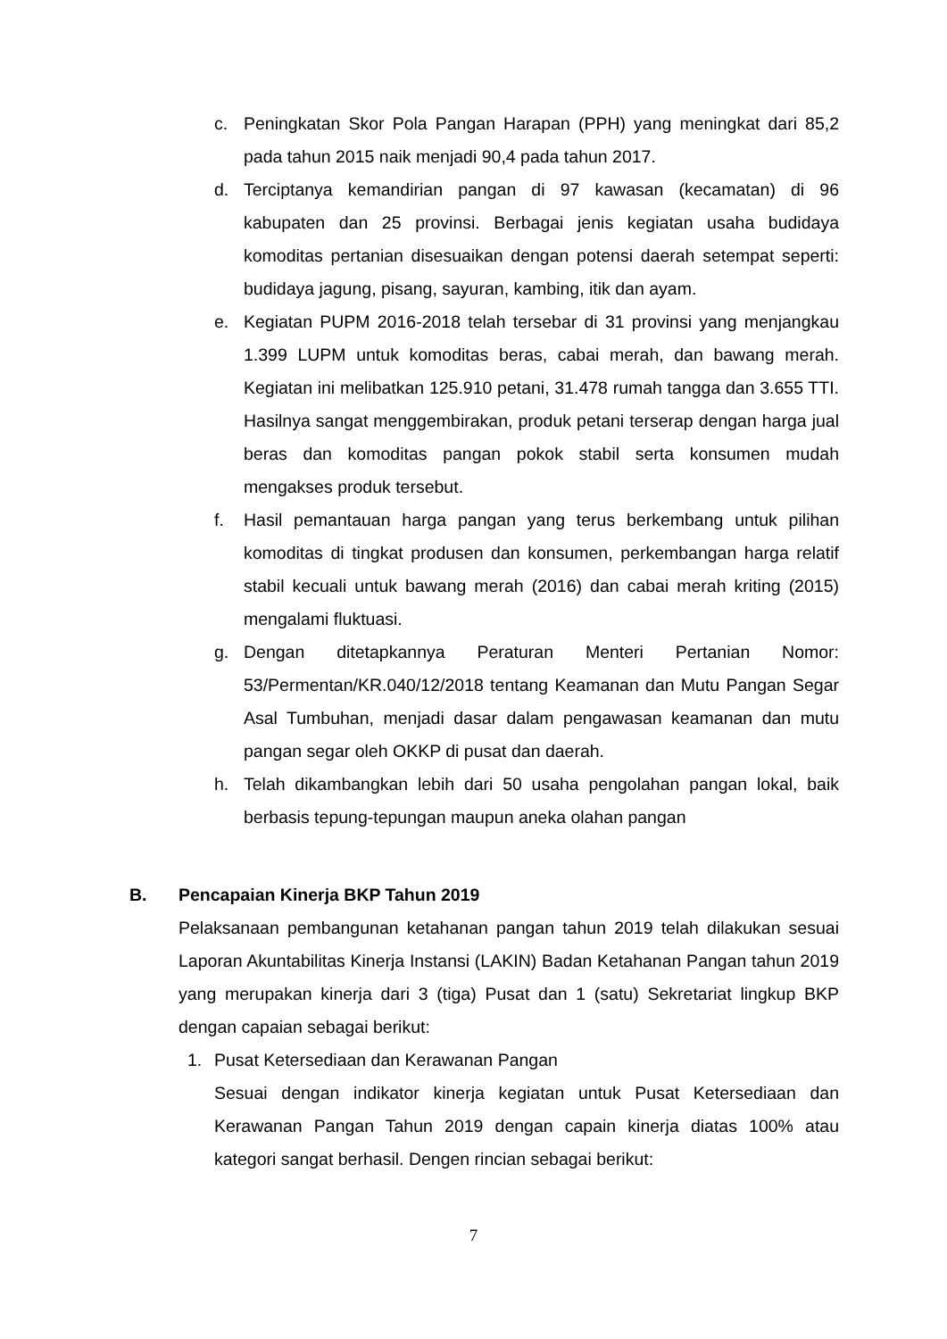c. Peningkatan Skor Pola Pangan Harapan (PPH) yang meningkat dari 85,2 pada tahun 2015 naik menjadi 90,4 pada tahun 2017.
d. Terciptanya kemandirian pangan di 97 kawasan (kecamatan) di 96 kabupaten dan 25 provinsi. Berbagai jenis kegiatan usaha budidaya komoditas pertanian disesuaikan dengan potensi daerah setempat seperti: budidaya jagung, pisang, sayuran, kambing, itik dan ayam.
e. Kegiatan PUPM 2016-2018 telah tersebar di 31 provinsi yang menjangkau 1.399 LUPM untuk komoditas beras, cabai merah, dan bawang merah. Kegiatan ini melibatkan 125.910 petani, 31.478 rumah tangga dan 3.655 TTI. Hasilnya sangat menggembirakan, produk petani terserap dengan harga jual beras dan komoditas pangan pokok stabil serta konsumen mudah mengakses produk tersebut.
f. Hasil pemantauan harga pangan yang terus berkembang untuk pilihan komoditas di tingkat produsen dan konsumen, perkembangan harga relatif stabil kecuali untuk bawang merah (2016) dan cabai merah kriting (2015) mengalami fluktuasi.
g. Dengan ditetapkannya Peraturan Menteri Pertanian Nomor: 53/Permentan/KR.040/12/2018 tentang Keamanan dan Mutu Pangan Segar Asal Tumbuhan, menjadi dasar dalam pengawasan keamanan dan mutu pangan segar oleh OKKP di pusat dan daerah.
h. Telah dikambangkan lebih dari 50 usaha pengolahan pangan lokal, baik berbasis tepung-tepungan maupun aneka olahan pangan
B. Pencapaian Kinerja BKP Tahun 2019
Pelaksanaan pembangunan ketahanan pangan tahun 2019 telah dilakukan sesuai Laporan Akuntabilitas Kinerja Instansi (LAKIN) Badan Ketahanan Pangan tahun 2019 yang merupakan kinerja dari 3 (tiga) Pusat dan 1 (satu) Sekretariat lingkup BKP dengan capaian sebagai berikut:
1. Pusat Ketersediaan dan Kerawanan Pangan
Sesuai dengan indikator kinerja kegiatan untuk Pusat Ketersediaan dan Kerawanan Pangan Tahun 2019 dengan capain kinerja diatas 100% atau kategori sangat berhasil. Dengen rincian sebagai berikut:
7